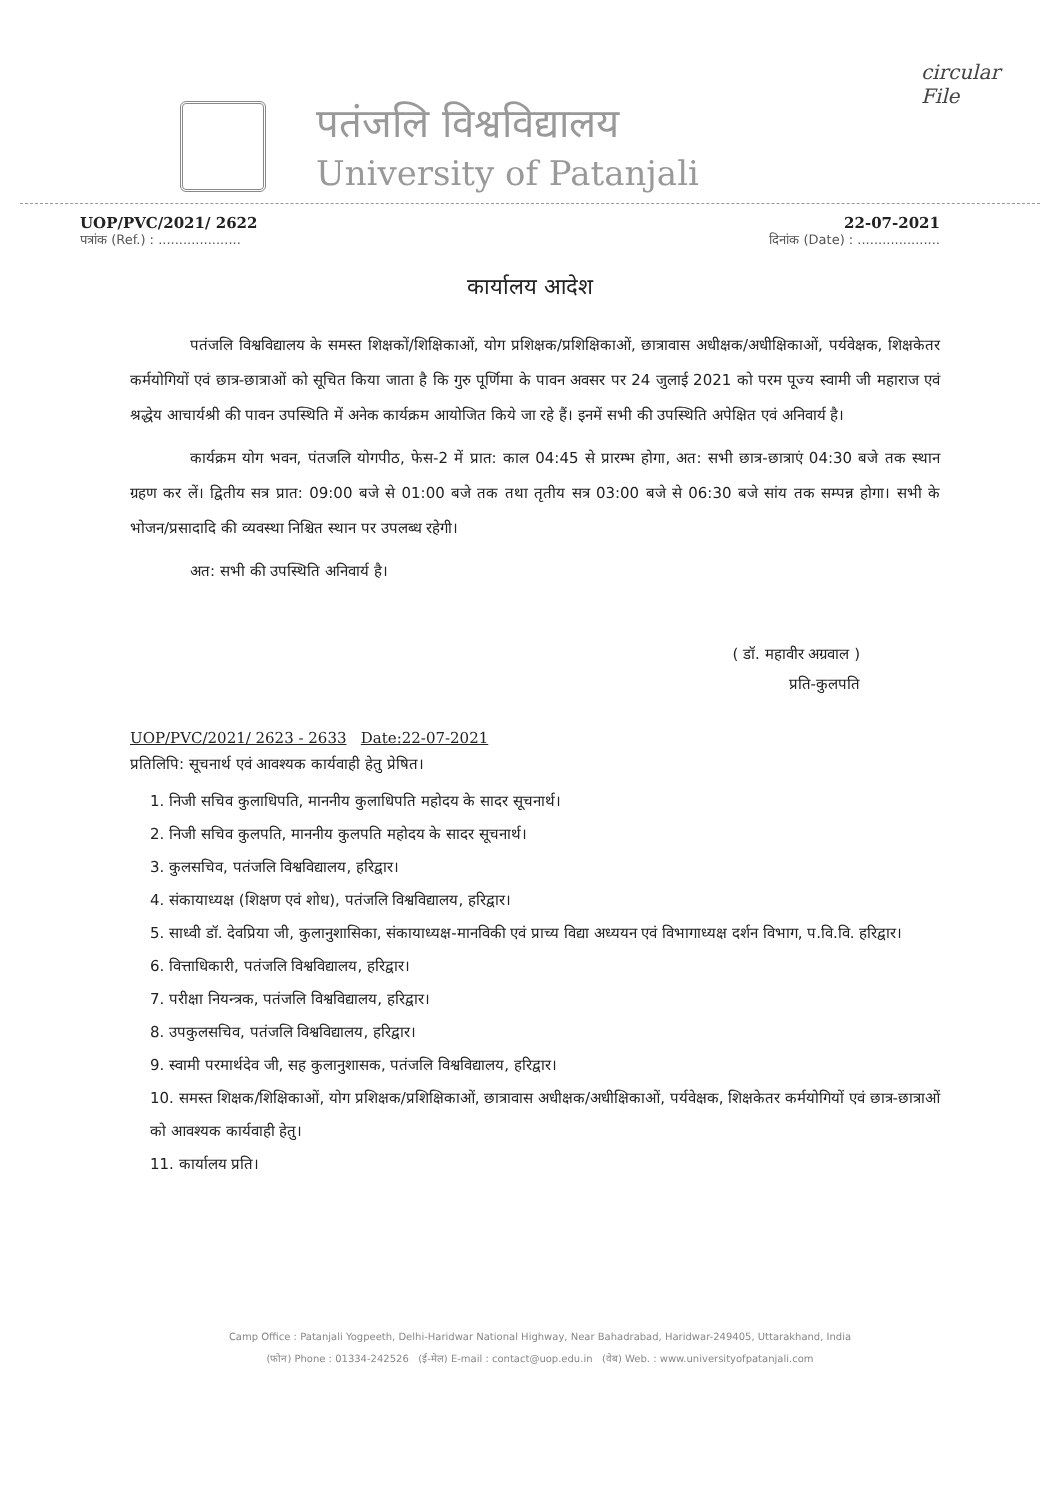circular
File
पतंजलि विश्वविद्यालय
University of Patanjali
UOP/PVC/2021/ 2622
पत्रांक (Ref.) : ....................
22-07-2021
दिनांक (Date) : ....................
कार्यालय आदेश
पतंजलि विश्वविद्यालय के समस्त शिक्षकों/शिक्षिकाओं, योग प्रशिक्षक/प्रशिक्षिकाओं, छात्रावास अधीक्षक/अधीक्षिकाओं, पर्यवेक्षक, शिक्षकेतर कर्मयोगियों एवं छात्र-छात्राओं को सूचित किया जाता है कि गुरु पूर्णिमा के पावन अवसर पर 24 जुलाई 2021 को परम पूज्य स्वामी जी महाराज एवं श्रद्धेय आचार्यश्री की पावन उपस्थिति में अनेक कार्यक्रम आयोजित किये जा रहे हैं। इनमें सभी की उपस्थिति अपेक्षित एवं अनिवार्य है।
कार्यक्रम योग भवन, पंतजलि योगपीठ, फेस-2 में प्रात: काल 04:45 से प्रारम्भ होगा, अत: सभी छात्र-छात्राएं 04:30 बजे तक स्थान ग्रहण कर लें। द्वितीय सत्र प्रात: 09:00 बजे से 01:00 बजे तक तथा तृतीय सत्र 03:00 बजे से 06:30 बजे सांय तक सम्पन्न होगा। सभी के भोजन/प्रसादादि की व्यवस्था निश्चित स्थान पर उपलब्ध रहेगी।
अत: सभी की उपस्थिति अनिवार्य है।
( डॉ. महावीर अग्रवाल )
प्रति-कुलपति
UOP/PVC/2021/ 2623 - 2633 Date:22-07-2021
प्रतिलिपि: सूचनार्थ एवं आवश्यक कार्यवाही हेतु प्रेषित।
1. निजी सचिव कुलाधिपति, माननीय कुलाधिपति महोदय के सादर सूचनार्थ।
2. निजी सचिव कुलपति, माननीय कुलपति महोदय के सादर सूचनार्थ।
3. कुलसचिव, पतंजलि विश्वविद्यालय, हरिद्वार।
4. संकायाध्यक्ष (शिक्षण एवं शोध), पतंजलि विश्वविद्यालय, हरिद्वार।
5. साध्वी डॉ. देवप्रिया जी, कुलानुशासिका, संकायाध्यक्ष-मानविकी एवं प्राच्य विद्या अध्ययन एवं विभागाध्यक्ष दर्शन विभाग, प.वि.वि. हरिद्वार।
6. वित्ताधिकारी, पतंजलि विश्वविद्यालय, हरिद्वार।
7. परीक्षा नियन्त्रक, पतंजलि विश्वविद्यालय, हरिद्वार।
8. उपकुलसचिव, पतंजलि विश्वविद्यालय, हरिद्वार।
9. स्वामी परमार्थदेव जी, सह कुलानुशासक, पतंजलि विश्वविद्यालय, हरिद्वार।
10. समस्त शिक्षक/शिक्षिकाओं, योग प्रशिक्षक/प्रशिक्षिकाओं, छात्रावास अधीक्षक/अधीक्षिकाओं, पर्यवेक्षक, शिक्षकेतर कर्मयोगियों एवं छात्र-छात्राओं को आवश्यक कार्यवाही हेतु।
11. कार्यालय प्रति।
Camp Office : Patanjali Yogpeeth, Delhi-Haridwar National Highway, Near Bahadrabad, Haridwar-249405, Uttarakhand, India
(फोन) Phone : 01334-242526 (ई-मेल) E-mail : contact@uop.edu.in (वेब) Web. : www.universityofpatanjali.com